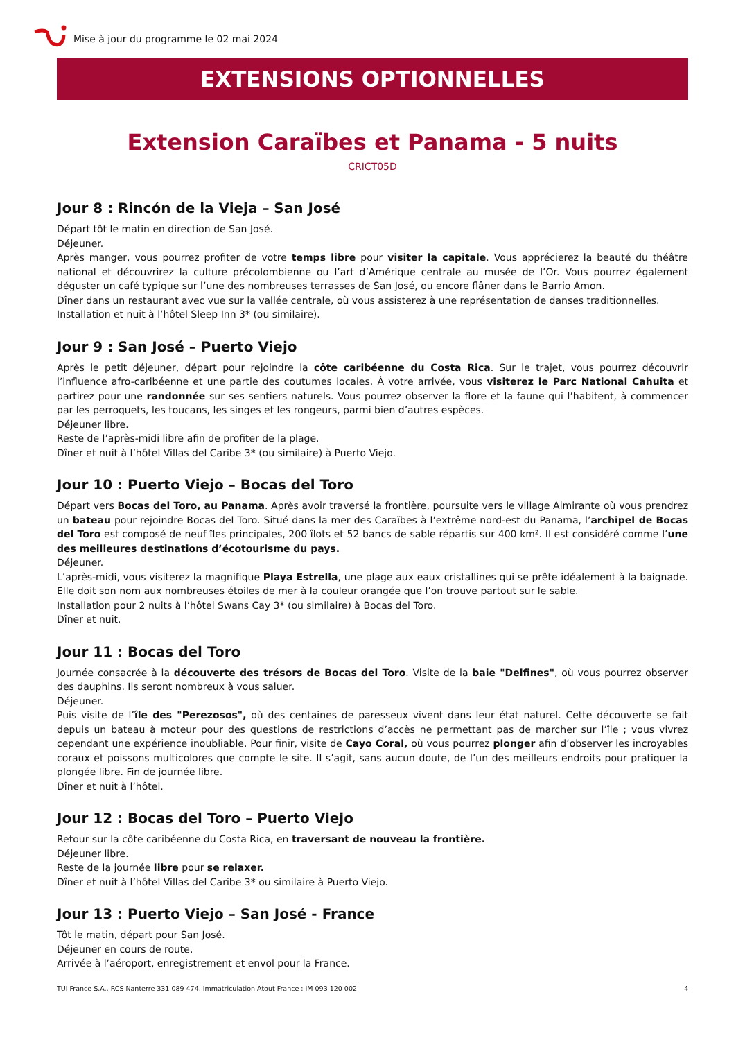Mise à jour du programme le 02 mai 2024
EXTENSIONS OPTIONNELLES
Extension Caraïbes et Panama - 5 nuits
CRICT05D
Jour 8 : Rincón de la Vieja – San José
Départ tôt le matin en direction de San José.
Déjeuner.
Après manger, vous pourrez profiter de votre temps libre pour visiter la capitale. Vous apprécierez la beauté du théâtre national et découvrirez la culture précolombienne ou l’art d’Amérique centrale au musée de l’Or. Vous pourrez également déguster un café typique sur l’une des nombreuses terrasses de San José, ou encore flâner dans le Barrio Amon.
Dîner dans un restaurant avec vue sur la vallée centrale, où vous assisterez à une représentation de danses traditionnelles.
Installation et nuit à l’hôtel Sleep Inn 3* (ou similaire).
Jour 9 : San José – Puerto Viejo
Après le petit déjeuner, départ pour rejoindre la côte caribéenne du Costa Rica. Sur le trajet, vous pourrez découvrir l’influence afro-caribéenne et une partie des coutumes locales. À votre arrivée, vous visiterez le Parc National Cahuita et partirez pour une randonnée sur ses sentiers naturels. Vous pourrez observer la flore et la faune qui l’habitent, à commencer par les perroquets, les toucans, les singes et les rongeurs, parmi bien d’autres espèces.
Déjeuner libre.
Reste de l’après-midi libre afin de profiter de la plage.
Dîner et nuit à l’hôtel Villas del Caribe 3* (ou similaire) à Puerto Viejo.
Jour 10 : Puerto Viejo – Bocas del Toro
Départ vers Bocas del Toro, au Panama. Après avoir traversé la frontière, poursuite vers le village Almirante où vous prendrez un bateau pour rejoindre Bocas del Toro. Situé dans la mer des Caraïbes à l’extrême nord-est du Panama, l’archipel de Bocas del Toro est composé de neuf îles principales, 200 îlots et 52 bancs de sable répartis sur 400 km². Il est considéré comme l’une des meilleures destinations d’écotourisme du pays.
Déjeuner.
L’après-midi, vous visiterez la magnifique Playa Estrella, une plage aux eaux cristallines qui se prête idéalement à la baignade. Elle doit son nom aux nombreuses étoiles de mer à la couleur orangée que l’on trouve partout sur le sable.
Installation pour 2 nuits à l’hôtel Swans Cay 3* (ou similaire) à Bocas del Toro.
Dîner et nuit.
Jour 11 : Bocas del Toro
Journée consacrée à la découverte des trésors de Bocas del Toro. Visite de la baie "Delfines", où vous pourrez observer des dauphins. Ils seront nombreux à vous saluer.
Déjeuner.
Puis visite de l’île des "Perezosos", où des centaines de paresseux vivent dans leur état naturel. Cette découverte se fait depuis un bateau à moteur pour des questions de restrictions d’accès ne permettant pas de marcher sur l’île ; vous vivrez cependant une expérience inoubliable. Pour finir, visite de Cayo Coral, où vous pourrez plonger afin d’observer les incroyables coraux et poissons multicolores que compte le site. Il s’agit, sans aucun doute, de l’un des meilleurs endroits pour pratiquer la plongée libre. Fin de journée libre.
Dîner et nuit à l’hôtel.
Jour 12 : Bocas del Toro – Puerto Viejo
Retour sur la côte caribéenne du Costa Rica, en traversant de nouveau la frontière.
Déjeuner libre.
Reste de la journée libre pour se relaxer.
Dîner et nuit à l’hôtel Villas del Caribe 3* ou similaire à Puerto Viejo.
Jour 13 : Puerto Viejo – San José - France
Tôt le matin, départ pour San José.
Déjeuner en cours de route.
Arrivée à l’aéroport, enregistrement et envol pour la France.
TUI France S.A., RCS Nanterre 331 089 474, Immatriculation Atout France : IM 093 120 002. 4